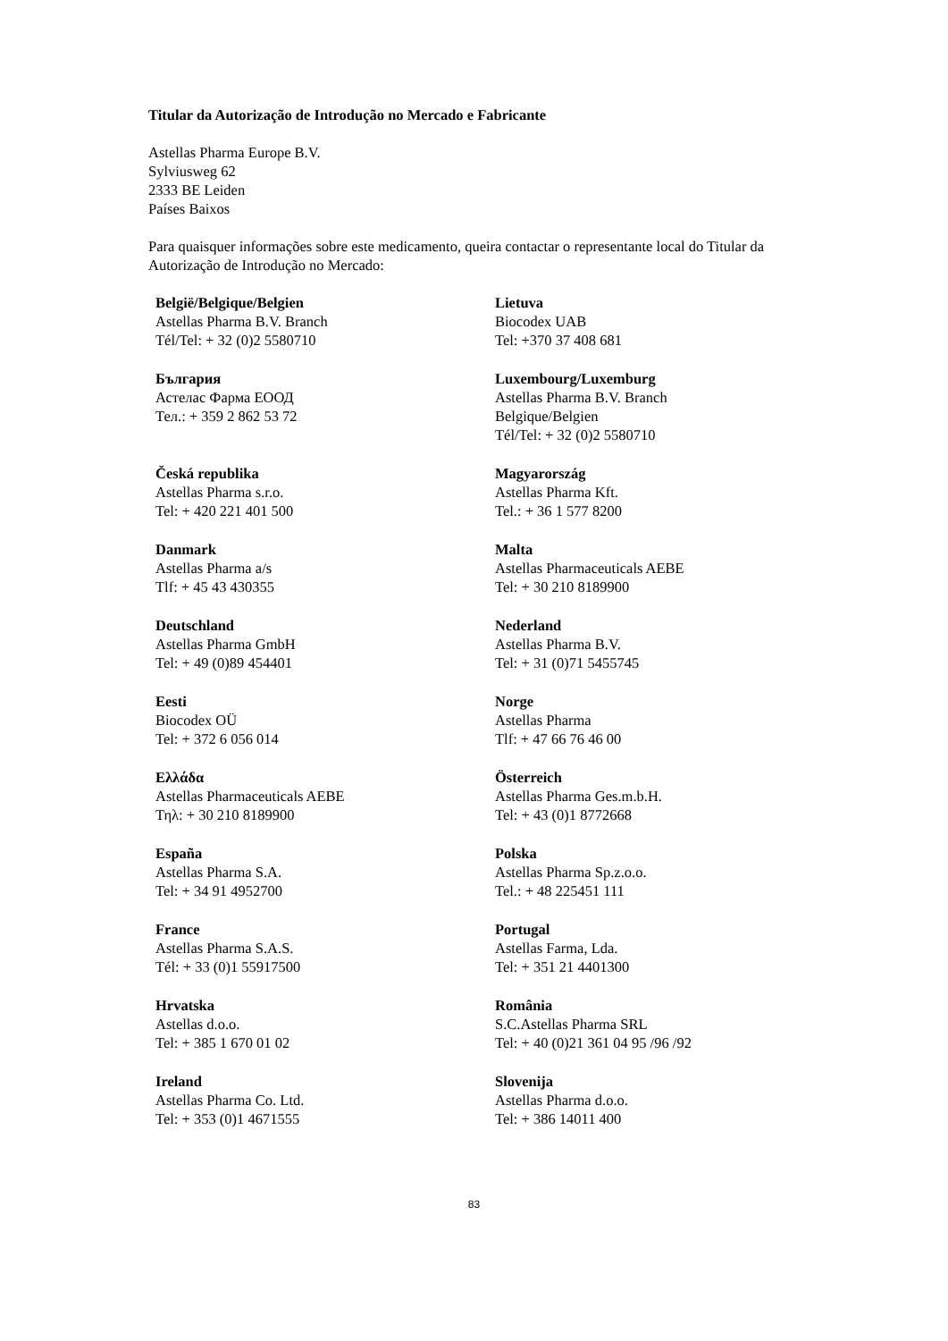Titular da Autorização de Introdução no Mercado e Fabricante
Astellas Pharma Europe B.V.
Sylviusweg 62
2333 BE Leiden
Países Baixos
Para quaisquer informações sobre este medicamento, queira contactar o representante local do Titular da Autorização de Introdução no Mercado:
| België/Belgique/Belgien Astellas Pharma B.V. Branch Tél/Tel: + 32 (0)2 5580710 | Lietuva Biocodex UAB Tel: +370 37 408 681 |
| България Астелас Фарма ЕООД Тел.: + 359 2 862 53 72 | Luxembourg/Luxemburg Astellas Pharma B.V. Branch Belgique/Belgien Tél/Tel: + 32 (0)2 5580710 |
| Česká republika Astellas Pharma s.r.o. Tel: + 420 221 401 500 | Magyarország Astellas Pharma Kft. Tel.: + 36 1 577 8200 |
| Danmark Astellas Pharma a/s Tlf: + 45 43 430355 | Malta Astellas Pharmaceuticals AEBE Tel: + 30 210 8189900 |
| Deutschland Astellas Pharma GmbH Tel: + 49 (0)89 454401 | Nederland Astellas Pharma B.V. Tel: + 31 (0)71 5455745 |
| Eesti Biocodex OÜ Tel: + 372 6 056 014 | Norge Astellas Pharma Tlf: + 47 66 76 46 00 |
| Ελλάδα Astellas Pharmaceuticals AEBE Τηλ: + 30 210 8189900 | Österreich Astellas Pharma Ges.m.b.H. Tel: + 43 (0)1 8772668 |
| España Astellas Pharma S.A. Tel: + 34 91 4952700 | Polska Astellas Pharma Sp.z.o.o. Tel.: + 48 225451 111 |
| France Astellas Pharma S.A.S. Tél: + 33 (0)1 55917500 | Portugal Astellas Farma, Lda. Tel: + 351 21 4401300 |
| Hrvatska Astellas d.o.o. Tel: + 385 1 670 01 02 | România S.C.Astellas Pharma SRL Tel: + 40 (0)21 361 04 95 /96 /92 |
| Ireland Astellas Pharma Co. Ltd. Tel: + 353 (0)1 4671555 | Slovenija Astellas Pharma d.o.o. Tel: + 386 14011 400 |
83